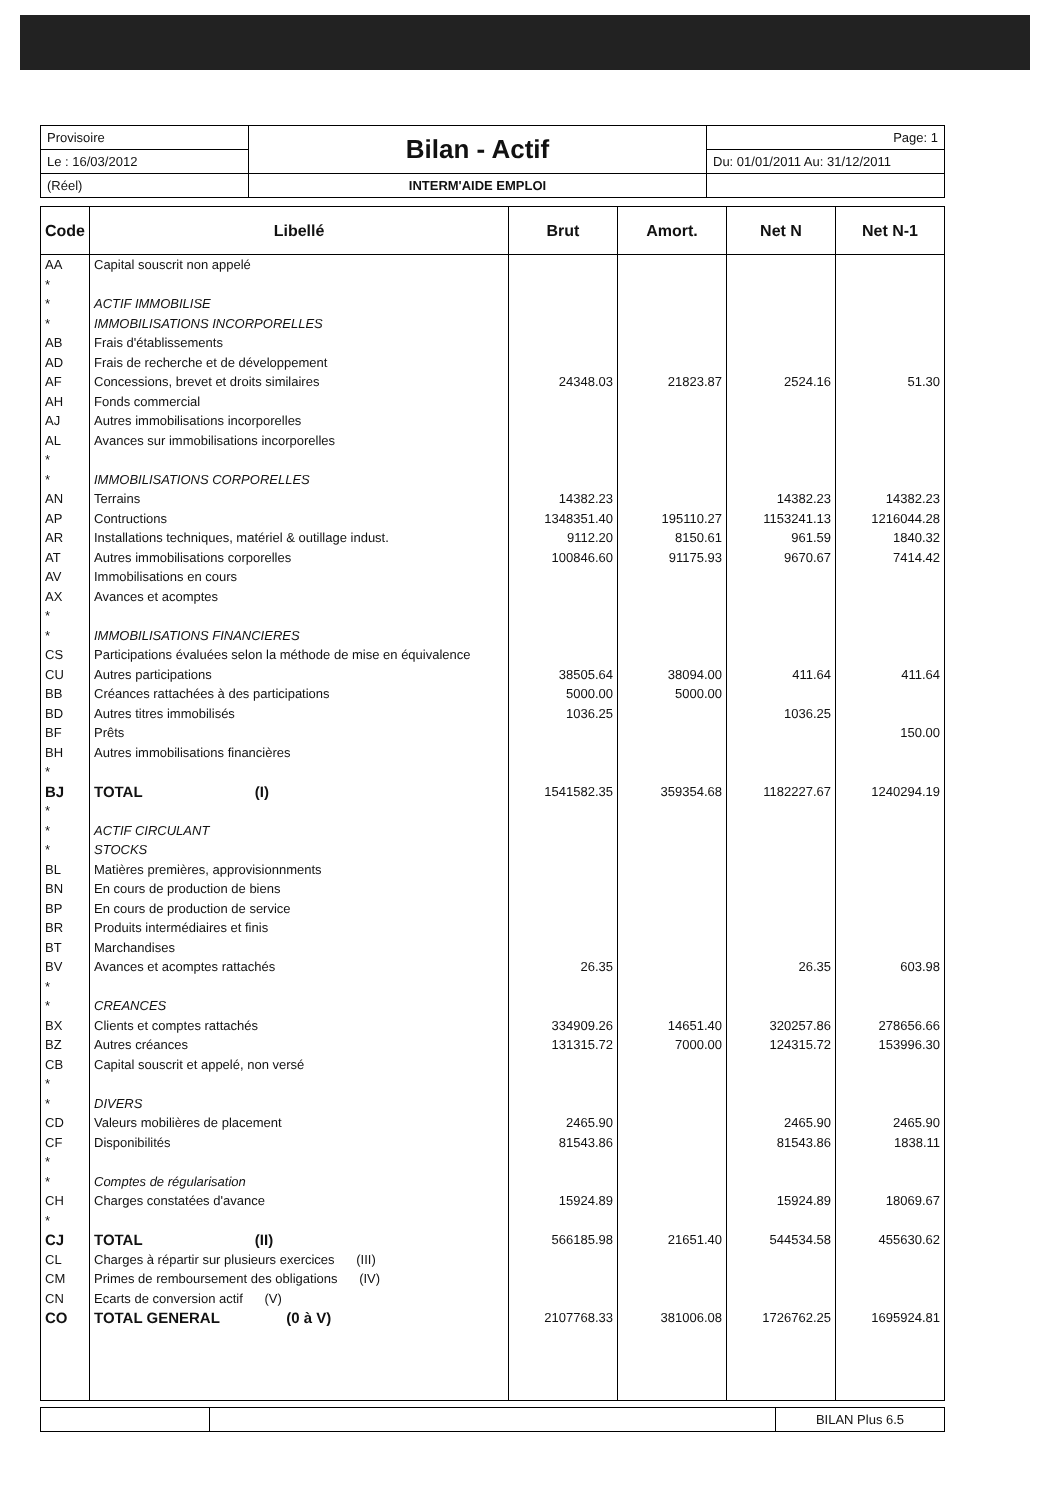| Provisoire | Bilan - Actif | Page: 1 |
| Le : 16/03/2012 | | Du: 01/01/2011 Au: 31/12/2011 |
| (Réel) | INTERM'AIDE EMPLOI | |
| Code | Libellé | Brut | Amort. | Net N | Net N-1 |
| --- | --- | --- | --- | --- | --- |
| AA | Capital souscrit non appelé | | | | |
| * | | | | | |
| * | ACTIF IMMOBILISE | | | | |
| * | IMMOBILISATIONS INCORPORELLES | | | | |
| AB | Frais d'établissements | | | | |
| AD | Frais de recherche et de développement | | | | |
| AF | Concessions, brevet et droits similaires | 24348.03 | 21823.87 | 2524.16 | 51.30 |
| AH | Fonds commercial | | | | |
| AJ | Autres immobilisations incorporelles | | | | |
| AL | Avances sur immobilisations incorporelles | | | | |
| * | | | | | |
| * | IMMOBILISATIONS CORPORELLES | | | | |
| AN | Terrains | 14382.23 | | 14382.23 | 14382.23 |
| AP | Contructions | 1348351.40 | 195110.27 | 1153241.13 | 1216044.28 |
| AR | Installations techniques, matériel & outillage indust. | 9112.20 | 8150.61 | 961.59 | 1840.32 |
| AT | Autres immobilisations corporelles | 100846.60 | 91175.93 | 9670.67 | 7414.42 |
| AV | Immobilisations en cours | | | | |
| AX | Avances et acomptes | | | | |
| * | | | | | |
| * | IMMOBILISATIONS FINANCIERES | | | | |
| CS | Participations évaluées selon la méthode de mise en équivalence | | | | |
| CU | Autres participations | 38505.64 | 38094.00 | 411.64 | 411.64 |
| BB | Créances rattachées à des participations | 5000.00 | 5000.00 | | |
| BD | Autres titres immobilisés | 1036.25 | | 1036.25 | |
| BF | Prêts | | | | 150.00 |
| BH | Autres immobilisations financières | | | | |
| * | | | | | |
| BJ | TOTAL (I) | 1541582.35 | 359354.68 | 1182227.67 | 1240294.19 |
| * | | | | | |
| * | ACTIF CIRCULANT | | | | |
| * | STOCKS | | | | |
| BL | Matières premières, approvisionnments | | | | |
| BN | En cours de production de biens | | | | |
| BP | En cours de production de service | | | | |
| BR | Produits intermédiaires et finis | | | | |
| BT | Marchandises | | | | |
| BV | Avances et acomptes rattachés | 26.35 | | 26.35 | 603.98 |
| * | | | | | |
| * | CREANCES | | | | |
| BX | Clients et comptes rattachés | 334909.26 | 14651.40 | 320257.86 | 278656.66 |
| BZ | Autres créances | 131315.72 | 7000.00 | 124315.72 | 153996.30 |
| CB | Capital souscrit et appelé, non versé | | | | |
| * | | | | | |
| * | DIVERS | | | | |
| CD | Valeurs mobilières de placement | 2465.90 | | 2465.90 | 2465.90 |
| CF | Disponibilités | 81543.86 | | 81543.86 | 1838.11 |
| * | | | | | |
| * | Comptes de régularisation | | | | |
| CH | Charges constatées d'avance | 15924.89 | | 15924.89 | 18069.67 |
| * | | | | | |
| CJ | TOTAL (II) | 566185.98 | 21651.40 | 544534.58 | 455630.62 |
| CL | Charges à répartir sur plusieurs exercices (III) | | | | |
| CM | Primes de remboursement des obligations (IV) | | | | |
| CN | Ecarts de conversion actif (V) | | | | |
| CO | TOTAL GENERAL (0 à V) | 2107768.33 | 381006.08 | 1726762.25 | 1695924.81 |
| | | BILAN Plus 6.5 |